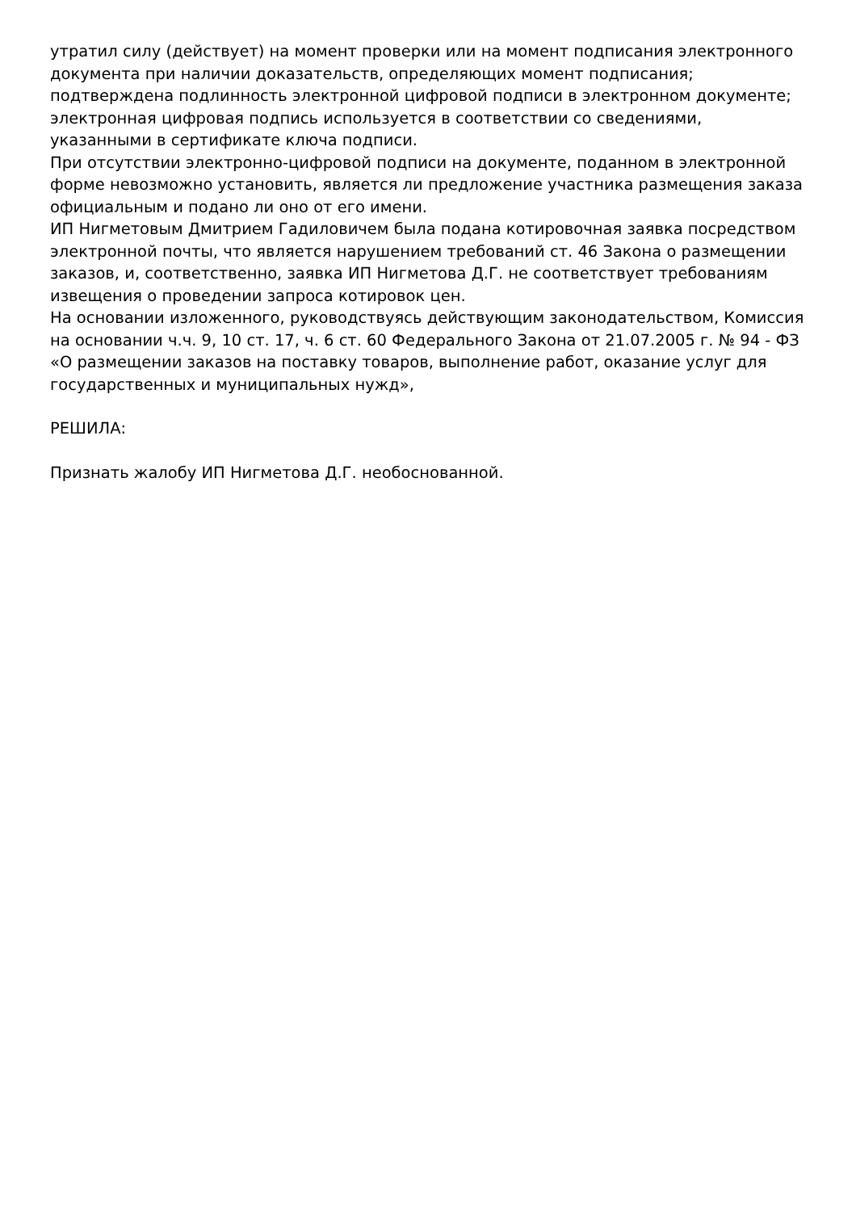утратил силу (действует) на момент проверки или на момент подписания электронного документа при наличии доказательств, определяющих момент подписания;
подтверждена подлинность электронной цифровой подписи в электронном документе;
электронная цифровая подпись используется в соответствии со сведениями, указанными в сертификате ключа подписи.
При отсутствии электронно-цифровой подписи на документе, поданном в электронной форме невозможно установить, является ли предложение участника размещения заказа официальным и подано ли оно от его имени.
ИП Нигметовым Дмитрием Гадиловичем была подана котировочная заявка посредством электронной почты, что является нарушением требований ст. 46 Закона о размещении заказов, и, соответственно, заявка ИП Нигметова Д.Г. не соответствует требованиям извещения о проведении запроса котировок цен.
На основании изложенного, руководствуясь действующим законодательством, Комиссия на основании ч.ч. 9, 10 ст. 17, ч. 6 ст. 60 Федерального Закона от 21.07.2005 г. № 94 - ФЗ «О размещении заказов на поставку товаров, выполнение работ, оказание услуг для государственных и муниципальных нужд»,
РЕШИЛА:
Признать жалобу ИП Нигметова Д.Г. необоснованной.